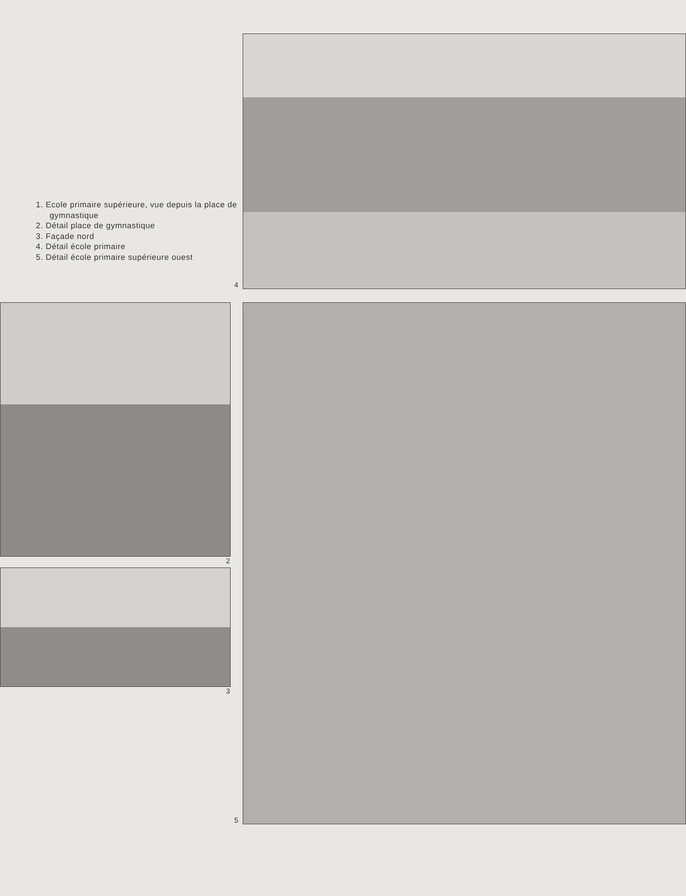1. Ecole primaire supérieure, vue depuis la place de gymnastique
2. Détail place de gymnastique
3. Façade nord
4. Détail école primaire
5. Détail école primaire supérieure ouest
4
2
3
5